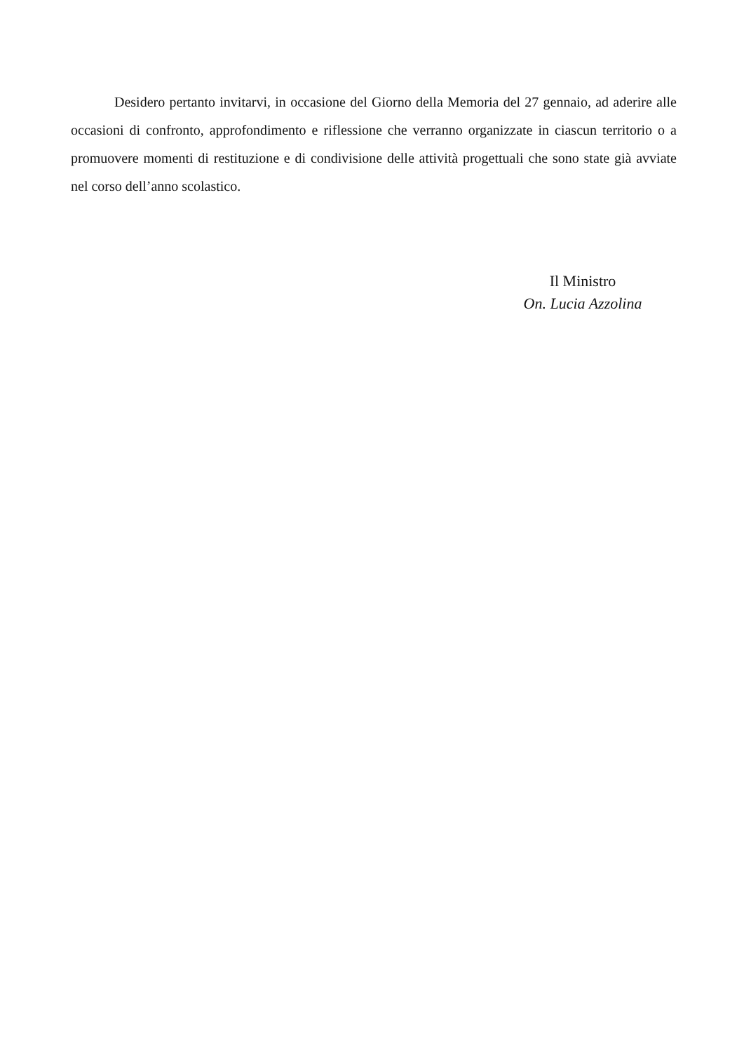Desidero pertanto invitarvi, in occasione del Giorno della Memoria del 27 gennaio, ad aderire alle occasioni di confronto, approfondimento e riflessione che verranno organizzate in ciascun territorio o a promuovere momenti di restituzione e di condivisione delle attività progettuali che sono state già avviate nel corso dell’anno scolastico.
Il Ministro
On. Lucia Azzolina